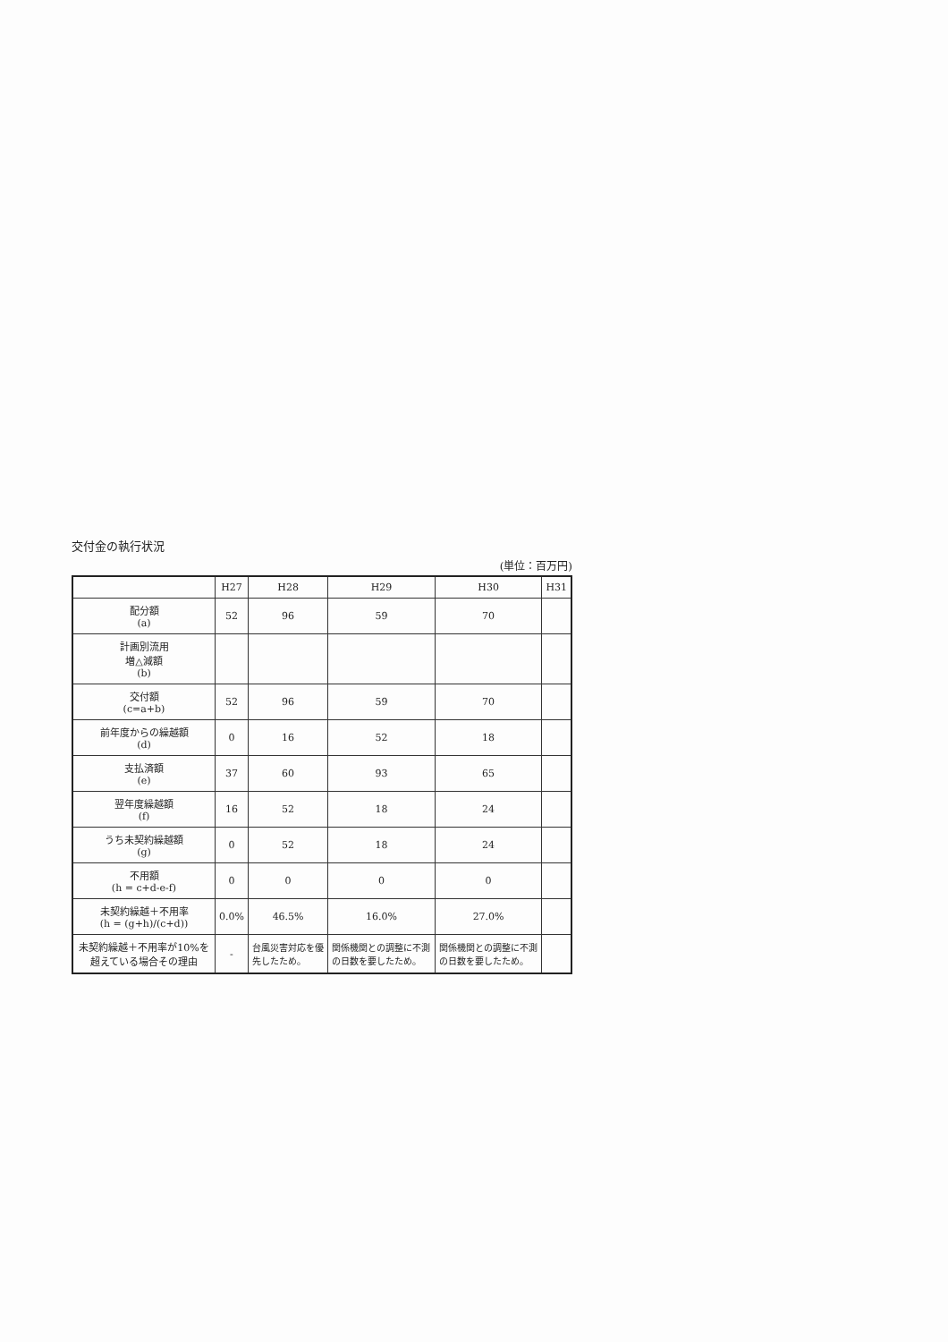交付金の執行状況
(単位：百万円)
| | H27 | H28 | H29 | H30 | H31 |
| --- | --- | --- | --- | --- | --- |
| 配分額 (a) | 52 | 96 | 59 | 70 | |
| 計画別流用 増△減額 (b) | | | | | |
| 交付額 (c=a+b) | 52 | 96 | 59 | 70 | |
| 前年度からの繰越額 (d) | 0 | 16 | 52 | 18 | |
| 支払済額 (e) | 37 | 60 | 93 | 65 | |
| 翌年度繰越額 (f) | 16 | 52 | 18 | 24 | |
| うち未契約繰越額 (g) | 0 | 52 | 18 | 24 | |
| 不用額 (h = c+d-e-f) | 0 | 0 | 0 | 0 | |
| 未契約繰越＋不用率 (h = (g+h)/(c+d)) | 0.0% | 46.5% | 16.0% | 27.0% | |
| 未契約繰越＋不用率が10%を超えている場合その理由 | - | 台風災害対応を優先したため。 | 関係機関との調整に不測の日数を要したため。 | 関係機関との調整に不測の日数を要したため。 | |